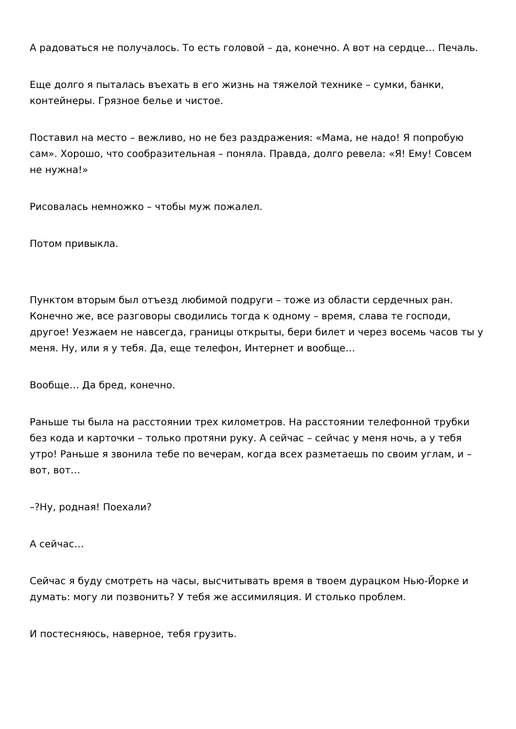А радоваться не получалось. То есть головой – да, конечно. А вот на сердце… Печаль.
Еще долго я пыталась въехать в его жизнь на тяжелой технике – сумки, банки, контейнеры. Грязное белье и чистое.
Поставил на место – вежливо, но не без раздражения: «Мама, не надо! Я попробую сам». Хорошо, что сообразительная – поняла. Правда, долго ревела: «Я! Ему! Совсем не нужна!»
Рисовалась немножко – чтобы муж пожалел.
Потом привыкла.
Пунктом вторым был отъезд любимой подруги – тоже из области сердечных ран. Конечно же, все разговоры сводились тогда к одному – время, слава те господи, другое! Уезжаем не навсегда, границы открыты, бери билет и через восемь часов ты у меня. Ну, или я у тебя. Да, еще телефон, Интернет и вообще…
Вообще… Да бред, конечно.
Раньше ты была на расстоянии трех километров. На расстоянии телефонной трубки без кода и карточки – только протяни руку. А сейчас – сейчас у меня ночь, а у тебя утро! Раньше я звонила тебе по вечерам, когда всех разметаешь по своим углам, и – вот, вот…
–?Ну, родная! Поехали?
А сейчас…
Сейчас я буду смотреть на часы, высчитывать время в твоем дурацком Нью-Йорке и думать: могу ли позвонить? У тебя же ассимиляция. И столько проблем.
И постесняюсь, наверное, тебя грузить.